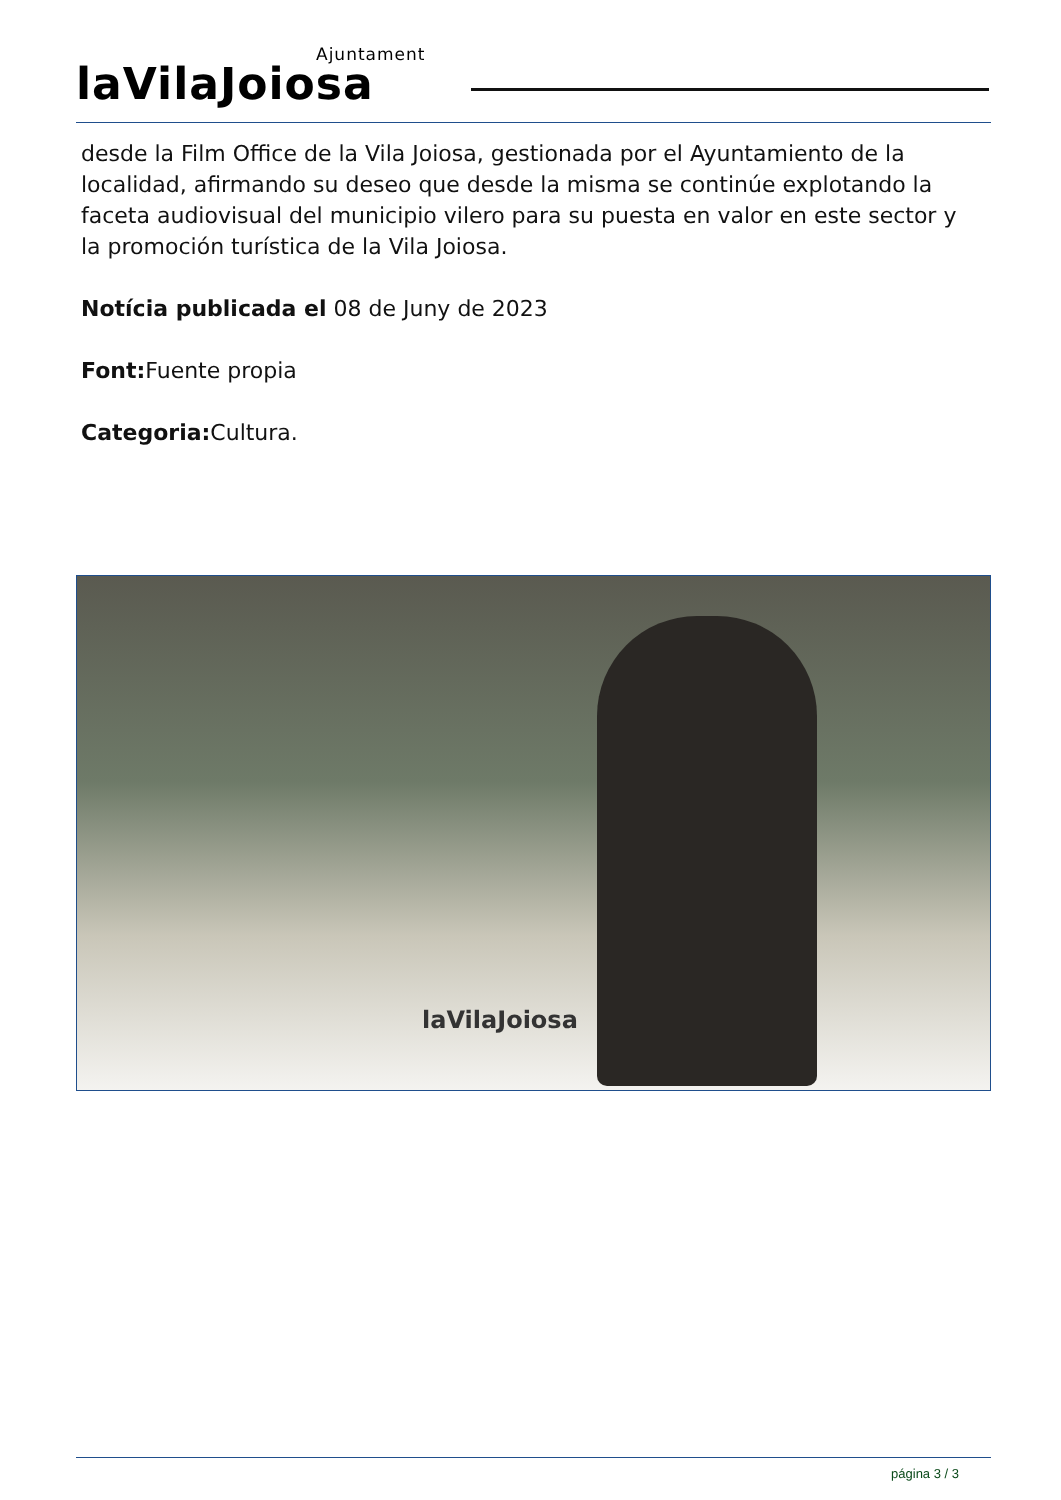Ajuntament
laVilaJoiosa
desde la Film Office de la Vila Joiosa, gestionada por el Ayuntamiento de la localidad, afirmando su deseo que desde la misma se continúe explotando la faceta audiovisual del municipio vilero para su puesta en valor en este sector y la promoción turística de la Vila Joiosa.
Notícia publicada el 08 de Juny de 2023
Font: Fuente propia
Categoria: Cultura.
laVilaJoiosa
página 3 / 3